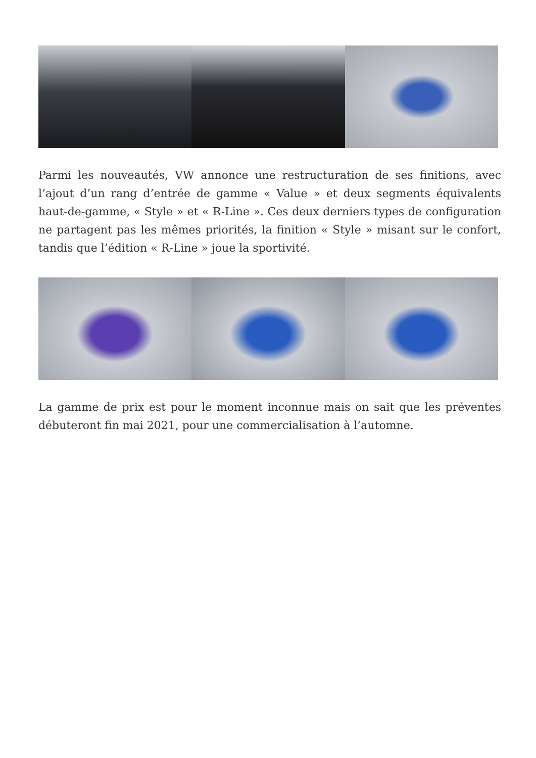Parmi les nouveautés, VW annonce une restructuration de ses finitions, avec l’ajout d’un rang d’entrée de gamme « Value » et deux segments équivalents haut-de-gamme, « Style » et « R-Line ». Ces deux derniers types de configuration ne partagent pas les mêmes priorités, la finition « Style » misant sur le confort, tandis que l’édition « R-Line » joue la sportivité.
La gamme de prix est pour le moment inconnue mais on sait que les préventes débuteront fin mai 2021, pour une commercialisation à l’automne.